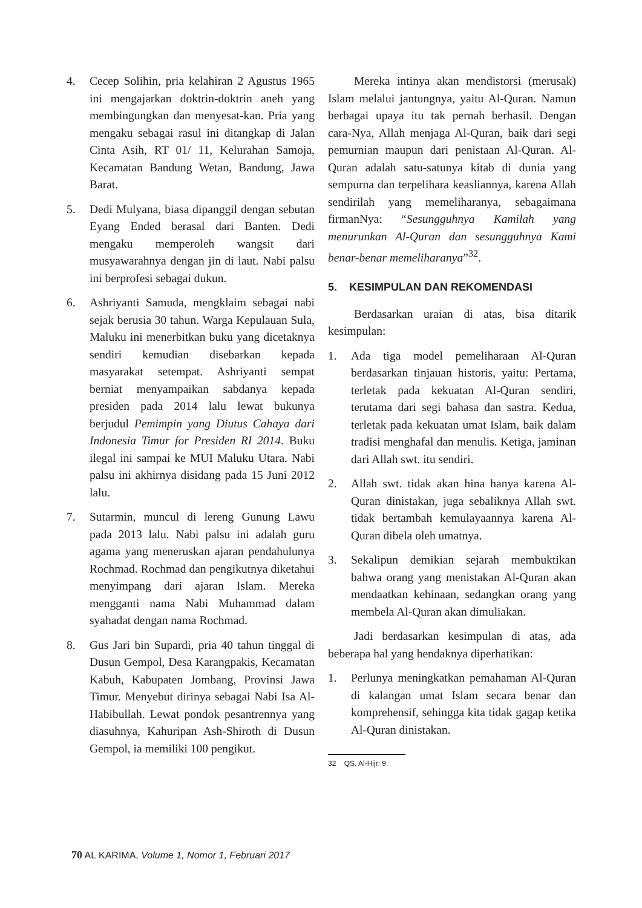4. Cecep Solihin, pria kelahiran 2 Agustus 1965 ini mengajarkan doktrin-doktrin aneh yang membingungkan dan menyesat-kan. Pria yang mengaku sebagai rasul ini ditangkap di Jalan Cinta Asih, RT 01/ 11, Kelurahan Samoja, Kecamatan Bandung Wetan, Bandung, Jawa Barat.
5. Dedi Mulyana, biasa dipanggil dengan sebutan Eyang Ended berasal dari Banten. Dedi mengaku memperoleh wangsit dari musyawarahnya dengan jin di laut. Nabi palsu ini berprofesi sebagai dukun.
6. Ashriyanti Samuda, mengklaim sebagai nabi sejak berusia 30 tahun. Warga Kepulauan Sula, Maluku ini menerbitkan buku yang dicetaknya sendiri kemudian disebarkan kepada masyarakat setempat. Ashriyanti sempat berniat menyampaikan sabdanya kepada presiden pada 2014 lalu lewat bukunya berjudul Pemimpin yang Diutus Cahaya dari Indonesia Timur for Presiden RI 2014. Buku ilegal ini sampai ke MUI Maluku Utara. Nabi palsu ini akhirnya disidang pada 15 Juni 2012 lalu.
7. Sutarmin, muncul di lereng Gunung Lawu pada 2013 lalu. Nabi palsu ini adalah guru agama yang meneruskan ajaran pendahulunya Rochmad. Rochmad dan pengikutnya diketahui menyimpang dari ajaran Islam. Mereka mengganti nama Nabi Muhammad dalam syahadat dengan nama Rochmad.
8. Gus Jari bin Supardi, pria 40 tahun tinggal di Dusun Gempol, Desa Karangpakis, Kecamatan Kabuh, Kabupaten Jombang, Provinsi Jawa Timur. Menyebut dirinya sebagai Nabi Isa Al-Habibullah. Lewat pondok pesantrennya yang diasuhnya, Kahuripan Ash-Shiroth di Dusun Gempol, ia memiliki 100 pengikut.
Mereka intinya akan mendistorsi (merusak) Islam melalui jantungnya, yaitu Al-Quran. Namun berbagai upaya itu tak pernah berhasil. Dengan cara-Nya, Allah menjaga Al-Quran, baik dari segi pemurnian maupun dari penistaan Al-Quran. Al-Quran adalah satu-satunya kitab di dunia yang sempurna dan terpelihara keasliannya, karena Allah sendirilah yang memeliharanya, sebagaimana firmanNya: “Sesungguhnya Kamilah yang menurunkan Al-Quran dan sesungguhnya Kami benar-benar memeliharanya”<sup>32</sup>.
5. KESIMPULAN DAN REKOMENDASI
Berdasarkan uraian di atas, bisa ditarik kesimpulan:
1. Ada tiga model pemeliharaan Al-Quran berdasarkan tinjauan historis, yaitu: Pertama, terletak pada kekuatan Al-Quran sendiri, terutama dari segi bahasa dan sastra. Kedua, terletak pada kekuatan umat Islam, baik dalam tradisi menghafal dan menulis. Ketiga, jaminan dari Allah swt. itu sendiri.
2. Allah swt. tidak akan hina hanya karena Al-Quran dinistakan, juga sebaliknya Allah swt. tidak bertambah kemulayaannya karena Al-Quran dibela oleh umatnya.
3. Sekalipun demikian sejarah membuktikan bahwa orang yang menistakan Al-Quran akan mendaatkan kehinaan, sedangkan orang yang membela Al-Quran akan dimuliakan.
Jadi berdasarkan kesimpulan di atas, ada beberapa hal yang hendaknya diperhatikan:
1. Perlunya meningkatkan pemahaman Al-Quran di kalangan umat Islam secara benar dan komprehensif, sehingga kita tidak gagap ketika Al-Quran dinistakan.
32 QS. Al-Hijr: 9.
70 AL KARIMA, Volume 1, Nomor 1, Februari 2017